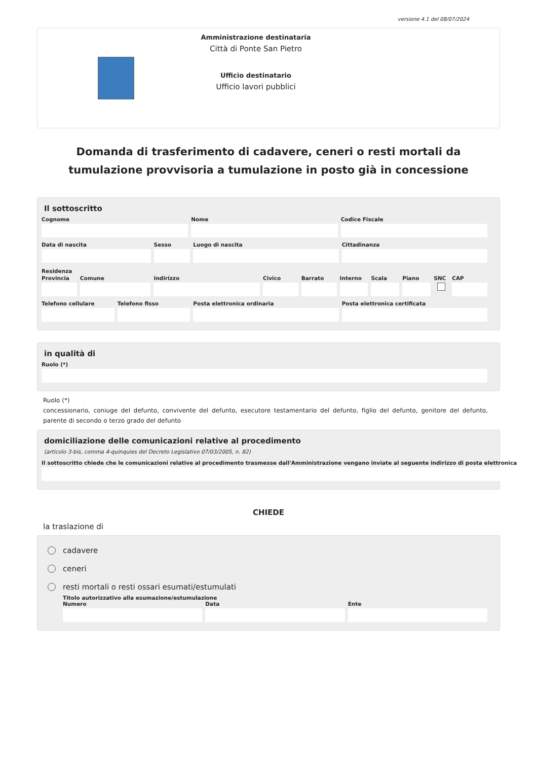versione 4.1 del 08/07/2024
Amministrazione destinataria
Città di Ponte San Pietro
Ufficio destinatario
Ufficio lavori pubblici
Domanda di trasferimento di cadavere, ceneri o resti mortali da tumulazione provvisoria a tumulazione in posto già in concessione
Il sottoscritto
Cognome Nome Codice Fiscale
Data di nascita Sesso Luogo di nascita Cittadinanza
Residenza
Provincia Comune Indirizzo Civico Barrato Interno Scala Piano SNC CAP
Telefono cellulare Telefono fisso Posta elettronica ordinaria Posta elettronica certificata
in qualità di
Ruolo (*)
Ruolo (*)
concessionario, coniuge del defunto, convivente del defunto, esecutore testamentario del defunto, figlio del defunto, genitore del defunto, parente di secondo o terzo grado del defunto
domiciliazione delle comunicazioni relative al procedimento
(articolo 3-bis, comma 4-quinquies del Decreto Legislativo 07/03/2005, n. 82)
Il sottoscritto chiede che le comunicazioni relative al procedimento trasmesse dall'Amministrazione vengano inviate al seguente indirizzo di posta elettronica
CHIEDE
la traslazione di
cadavere
ceneri
resti mortali o resti ossari esumati/estumulati
Titolo autorizzativo alla esumazione/estumulazione
Numero Data Ente